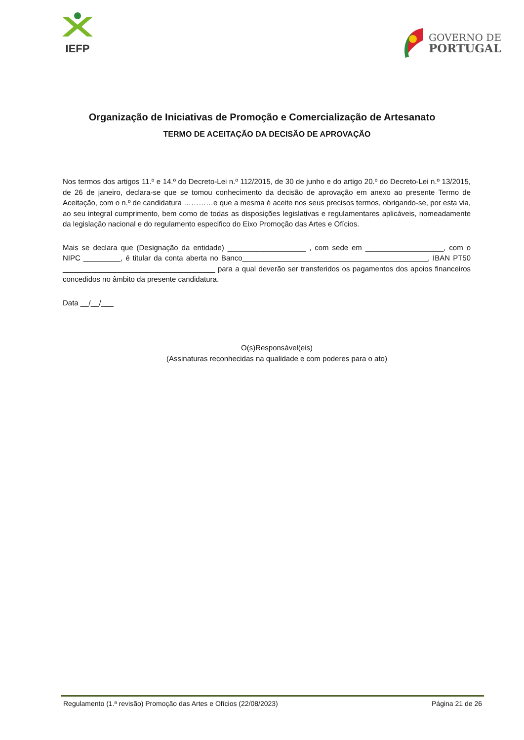IEFP
GOVERNO DE
PORTUGAL
Organização de Iniciativas de Promoção e Comercialização de Artesanato
TERMO DE ACEITAÇÃO DA DECISÃO DE APROVAÇÃO
Nos termos dos artigos 11.º e 14.º do Decreto-Lei n.º 112/2015, de 30 de junho e do artigo 20.º do Decreto-Lei n.º 13/2015, de 26 de janeiro, declara-se que se tomou conhecimento da decisão de aprovação em anexo ao presente Termo de Aceitação, com o n.º de candidatura …………e que a mesma é aceite nos seus precisos termos, obrigando-se, por esta via, ao seu integral cumprimento, bem como de todas as disposições legislativas e regulamentares aplicáveis, nomeadamente da legislação nacional e do regulamento especifico do Eixo Promoção das Artes e Ofícios.
Mais se declara que (Designação da entidade) ___________________ , com sede em ___________________, com o NIPC _________, é titular da conta aberta no Banco_____________________________________________, IBAN PT50 _____________________________________ para a qual deverão ser transferidos os pagamentos dos apoios financeiros concedidos no âmbito da presente candidatura.
Data __/__/___
O(s)Responsável(eis)
(Assinaturas reconhecidas na qualidade e com poderes para o ato)
Regulamento (1.ª revisão) Promoção das Artes e Ofícios (22/08/2023) Página 21 de 26